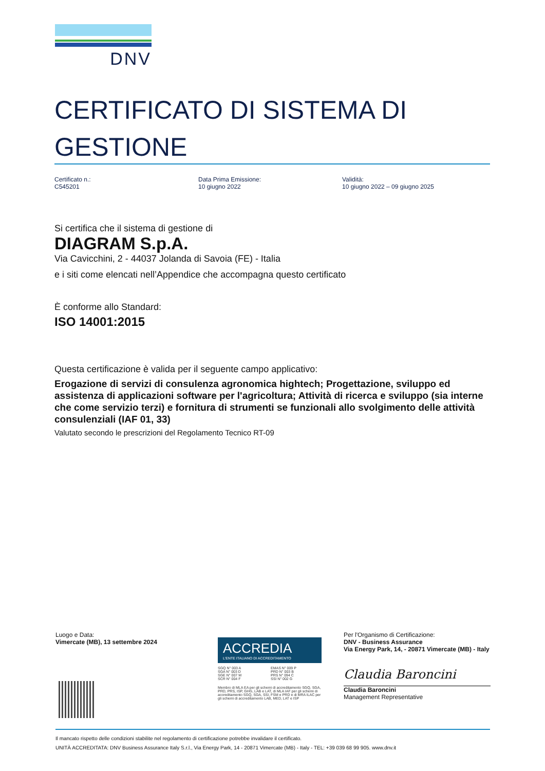DNV
CERTIFICATO DI SISTEMA DI
GESTIONE
Certificato n.:
C545201
Data Prima Emissione:
10 giugno 2022
Validità:
10 giugno 2022 – 09 giugno 2025
Si certifica che il sistema di gestione di
DIAGRAM S.p.A.
Via Cavicchini, 2 - 44037 Jolanda di Savoia (FE) - Italia
e i siti come elencati nell’Appendice che accompagna questo certificato
È conforme allo Standard:
ISO 14001:2015
Questa certificazione è valida per il seguente campo applicativo:
Erogazione di servizi di consulenza agronomica hightech; Progettazione, sviluppo ed assistenza di applicazioni software per l'agricoltura; Attività di ricerca e sviluppo (sia interne che come servizio terzi) e fornitura di strumenti se funzionali allo svolgimento delle attività consulenziali (IAF 01, 33)
Valutato secondo le prescrizioni del Regolamento Tecnico RT-09
Luogo e Data:
Vimercate (MB), 13 settembre 2024
ACCREDIA
L'ENTE ITALIANO DI ACCREDITAMENTO
SGQ N° 003 A
SGA N° 003 D
SGE N° 007 M
SCR N° 004 F
EMAS N° 009 P
PRD N° 003 B
PRS N° 094 C
SSI N° 002 G
Membro di MLA EA per gli schemi di accreditamento SGQ, SGA, PRD, PRS, ISP, GHG, LAB e LAT, di MLA IAF per gli schemi di accreditamento SGQ, SGA, SSI, FSM e PRD e di MRA ILAC per gli schemi di accreditamento LAB, MED, LAT e ISP
Per l'Organismo di Certificazione:
DNV - Business Assurance
Via Energy Park, 14, - 20871 Vimercate (MB) - Italy
Claudia Baroncini
Claudia Baroncini
Management Representative
Il mancato rispetto delle condizioni stabilite nel regolamento di certificazione potrebbe invalidare il certificato.
UNITÀ ACCREDITATA: DNV Business Assurance Italy S.r.l., Via Energy Park, 14 - 20871 Vimercate (MB) - Italy - TEL: +39 039 68 99 905. www.dnv.it